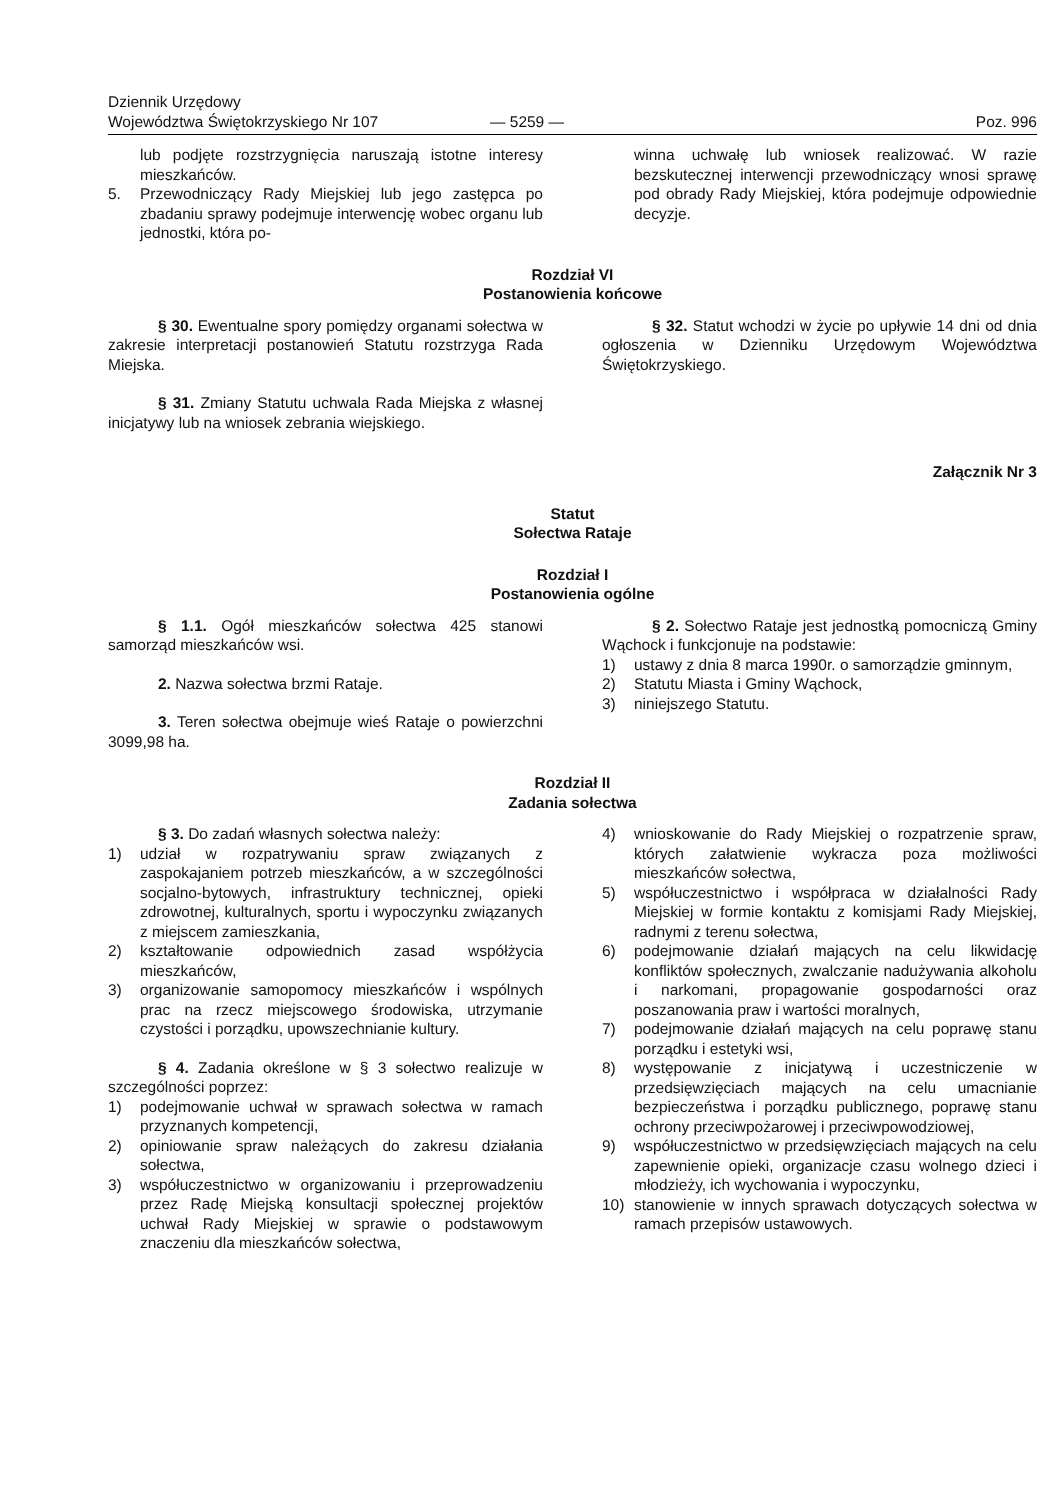Dziennik Urzędowy
Województwa Świętokrzyskiego Nr 107
— 5259 —
Poz. 996
lub podjęte rozstrzygnięcia naruszają istotne interesy mieszkańców.
5. Przewodniczący Rady Miejskiej lub jego zastępca po zbadaniu sprawy podejmuje interwencję wobec organu lub jednostki, która po-
winna uchwałę lub wniosek realizować. W razie bezskutecznej interwencji przewodniczący wnosi sprawę pod obrady Rady Miejskiej, która podejmuje odpowiednie decyzje.
Rozdział VI
Postanowienia końcowe
§ 30. Ewentualne spory pomiędzy organami sołectwa w zakresie interpretacji postanowień Statutu rozstrzyga Rada Miejska.
§ 31. Zmiany Statutu uchwala Rada Miejska z własnej inicjatywy lub na wniosek zebrania wiejskiego.
§ 32. Statut wchodzi w życie po upływie 14 dni od dnia ogłoszenia w Dzienniku Urzędowym Województwa Świętokrzyskiego.
Załącznik Nr 3
Statut
Sołectwa Rataje
Rozdział I
Postanowienia ogólne
§ 1.1. Ogół mieszkańców sołectwa 425 stanowi samorząd mieszkańców wsi.
2. Nazwa sołectwa brzmi Rataje.
3. Teren sołectwa obejmuje wieś Rataje o powierzchni 3099,98 ha.
§ 2. Sołectwo Rataje jest jednostką pomocniczą Gminy Wąchock i funkcjonuje na podstawie:
1) ustawy z dnia 8 marca 1990r. o samorządzie gminnym,
2) Statutu Miasta i Gminy Wąchock,
3) niniejszego Statutu.
Rozdział II
Zadania sołectwa
§ 3. Do zadań własnych sołectwa należy:
1) udział w rozpatrywaniu spraw związanych z zaspokajaniem potrzeb mieszkańców, a w szczególności socjalno-bytowych, infrastruktury technicznej, opieki zdrowotnej, kulturalnych, sportu i wypoczynku związanych z miejscem zamieszkania,
2) kształtowanie odpowiednich zasad współżycia mieszkańców,
3) organizowanie samopomocy mieszkańców i wspólnych prac na rzecz miejscowego środowiska, utrzymanie czystości i porządku, upowszechnianie kultury.
§ 4. Zadania określone w § 3 sołectwo realizuje w szczególności poprzez:
1) podejmowanie uchwał w sprawach sołectwa w ramach przyznanych kompetencji,
2) opiniowanie spraw należących do zakresu działania sołectwa,
3) współuczestnictwo w organizowaniu i przeprowadzeniu przez Radę Miejską konsultacji społecznej projektów uchwał Rady Miejskiej w sprawie o podstawowym znaczeniu dla mieszkańców sołectwa,
4) wnioskowanie do Rady Miejskiej o rozpatrzenie spraw, których załatwienie wykracza poza możliwości mieszkańców sołectwa,
5) współuczestnictwo i współpraca w działalności Rady Miejskiej w formie kontaktu z komisjami Rady Miejskiej, radnymi z terenu sołectwa,
6) podejmowanie działań mających na celu likwidację konfliktów społecznych, zwalczanie nadużywania alkoholu i narkomani, propagowanie gospodarności oraz poszanowania praw i wartości moralnych,
7) podejmowanie działań mających na celu poprawę stanu porządku i estetyki wsi,
8) występowanie z inicjatywą i uczestniczenie w przedsięwzięciach mających na celu umacnianie bezpieczeństwa i porządku publicznego, poprawę stanu ochrony przeciwpożarowej i przeciwpowodziowej,
9) współuczestnictwo w przedsięwzięciach mających na celu zapewnienie opieki, organizacje czasu wolnego dzieci i młodzieży, ich wychowania i wypoczynku,
10) stanowienie w innych sprawach dotyczących sołectwa w ramach przepisów ustawowych.